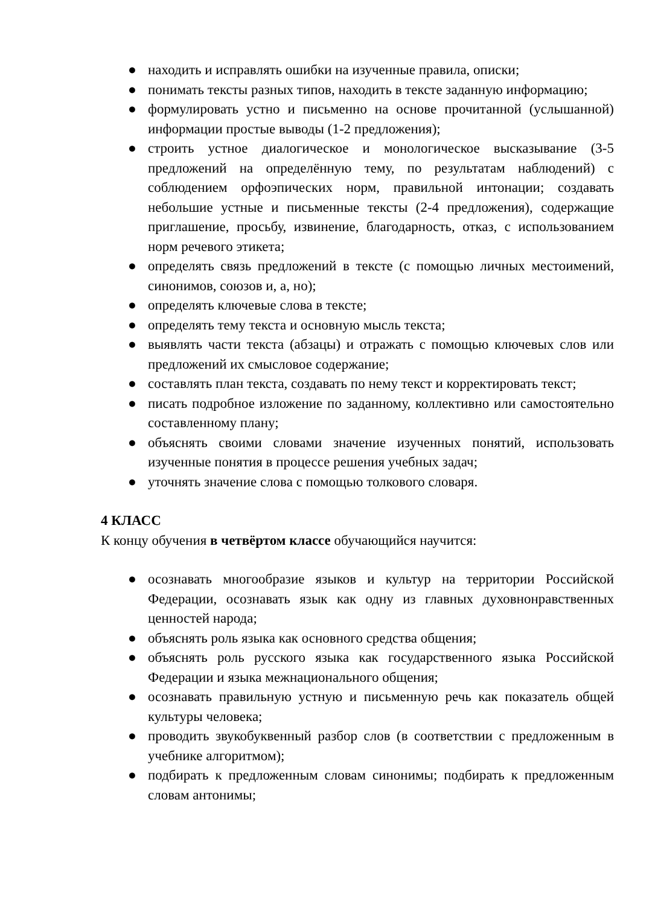● находить и исправлять ошибки на изученные правила, описки;
● понимать тексты разных типов, находить в тексте заданную информацию;
● формулировать устно и письменно на основе прочитанной (услышанной) информации простые выводы (1-2 предложения);
● строить устное диалогическое и монологическое высказывание (3-5 предложений на определённую тему, по результатам наблюдений) с соблюдением орфоэпических норм, правильной интонации; создавать небольшие устные и письменные тексты (2-4 предложения), содержащие приглашение, просьбу, извинение, благодарность, отказ, с использованием норм речевого этикета;
● определять связь предложений в тексте (с помощью личных местоимений, синонимов, союзов и, а, но);
● определять ключевые слова в тексте;
● определять тему текста и основную мысль текста;
● выявлять части текста (абзацы) и отражать с помощью ключевых слов или предложений их смысловое содержание;
● составлять план текста, создавать по нему текст и корректировать текст;
● писать подробное изложение по заданному, коллективно или самостоятельно составленному плану;
● объяснять своими словами значение изученных понятий, использовать изученные понятия в процессе решения учебных задач;
● уточнять значение слова с помощью толкового словаря.
4 КЛАСС
К концу обучения в четвёртом классе обучающийся научится:
● осознавать многообразие языков и культур на территории Российской Федерации, осознавать язык как одну из главных духовнонравственных ценностей народа;
● объяснять роль языка как основного средства общения;
● объяснять роль русского языка как государственного языка Российской Федерации и языка межнационального общения;
● осознавать правильную устную и письменную речь как показатель общей культуры человека;
● проводить звукобуквенный разбор слов (в соответствии с предложенным в учебнике алгоритмом);
● подбирать к предложенным словам синонимы; подбирать к предложенным словам антонимы;